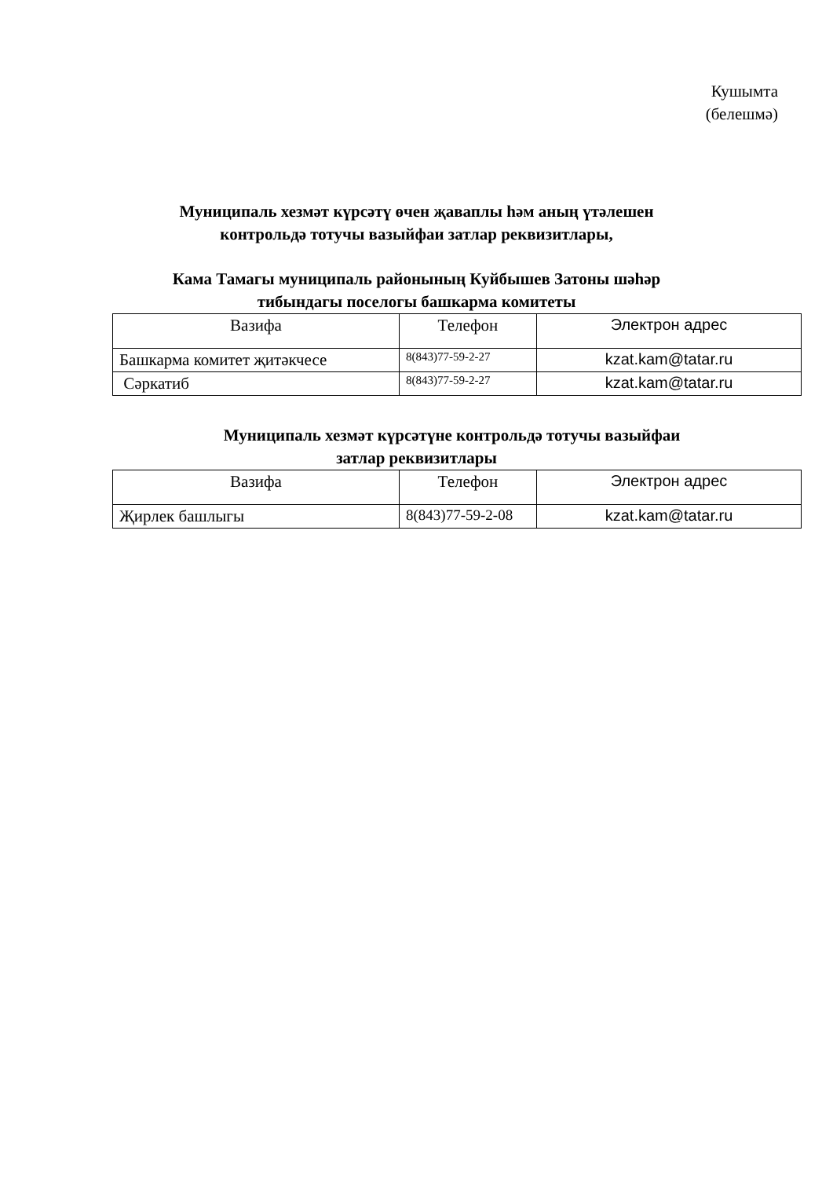Кушымта
(белешмә)
Муниципаль хезмәт күрсәтү өчен җаваплы һәм аның үтәлешен
контрольдә тотучы вазыйфаи затлар реквизитлары,
Кама Тамагы муниципаль районының Куйбышев Затоны шәһәр
тибындагы поселогы башкарма комитеты
| Вазифа | Телефон | Электрон адрес |
| Башкарма комитет җитәкчесе | 8(843)77-59-2-27 | kzat.kam@tatar.ru |
| Сәркатиб | 8(843)77-59-2-27 | kzat.kam@tatar.ru |
Муниципаль хезмәт күрсәтүне контрольдә тотучы вазыйфаи
затлар реквизитлары
| Вазифа | Телефон | Электрон адрес |
| Җирлек башлыгы | 8(843)77-59-2-08 | kzat.kam@tatar.ru |